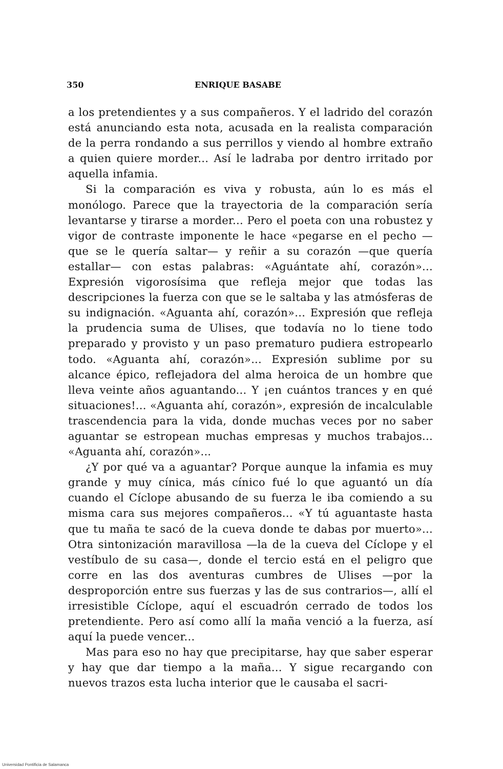350 ENRIQUE BASABE
a los pretendientes y a sus compañeros. Y el ladrido del corazón está anunciando esta nota, acusada en la realista comparación de la perra rondando a sus perrillos y viendo al hombre extraño a quien quiere morder... Así le ladraba por dentro irritado por aquella infamia.
Si la comparación es viva y robusta, aún lo es más el monólogo. Parece que la trayectoria de la comparación sería levantarse y tirarse a morder... Pero el poeta con una robustez y vigor de contraste imponente le hace «pegarse en el pecho —que se le quería saltar— y reñir a su corazón —que quería estallar— con estas palabras: «Aguántate ahí, corazón»... Expresión vigorosísima que refleja mejor que todas las descripciones la fuerza con que se le saltaba y las atmósferas de su indignación. «Aguanta ahí, corazón»... Expresión que refleja la prudencia suma de Ulises, que todavía no lo tiene todo preparado y provisto y un paso prematuro pudiera estropearlo todo. «Aguanta ahí, corazón»... Expresión sublime por su alcance épico, reflejadora del alma heroica de un hombre que lleva veinte años aguantando... Y ¡en cuántos trances y en qué situaciones!... «Aguanta ahí, corazón», expresión de incalculable trascendencia para la vida, donde muchas veces por no saber aguantar se estropean muchas empresas y muchos trabajos... «Aguanta ahí, corazón»...
¿Y por qué va a aguantar? Porque aunque la infamia es muy grande y muy cínica, más cínico fué lo que aguantó un día cuando el Cíclope abusando de su fuerza le iba comiendo a su misma cara sus mejores compañeros... «Y tú aguantaste hasta que tu maña te sacó de la cueva donde te dabas por muerto»... Otra sintonización maravillosa —la de la cueva del Cíclope y el vestíbulo de su casa—, donde el tercio está en el peligro que corre en las dos aventuras cumbres de Ulises —por la desproporción entre sus fuerzas y las de sus contrarios—, allí el irresistible Cíclope, aquí el escuadrón cerrado de todos los pretendiente. Pero así como allí la maña venció a la fuerza, así aquí la puede vencer...
Mas para eso no hay que precipitarse, hay que saber esperar y hay que dar tiempo a la maña... Y sigue recargando con nuevos trazos esta lucha interior que le causaba el sacri-
Universidad Pontificia de Salamanca